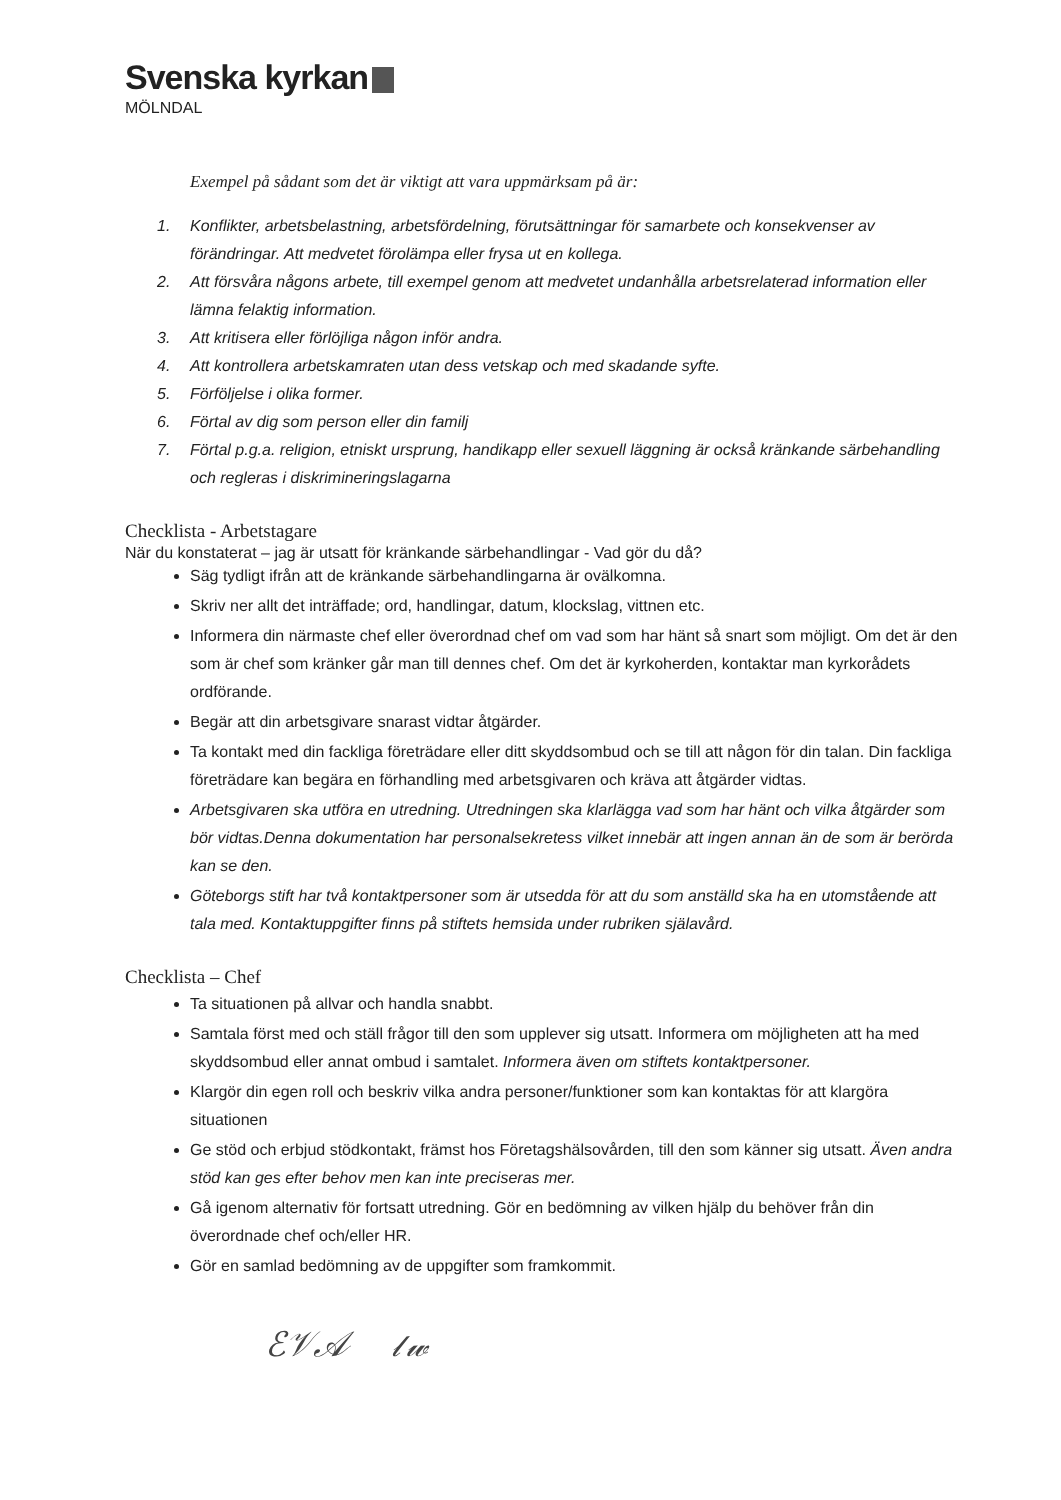Svenska kyrkan
MÖLNDAL
Exempel på sådant som det är viktigt att vara uppmärksam på är:
1. Konflikter, arbetsbelastning, arbetsfördelning, förutsättningar för samarbete och konsekvenser av förändringar. Att medvetet förolämpa eller frysa ut en kollega.
2. Att försvåra någons arbete, till exempel genom att medvetet undanhålla arbetsrelaterad information eller lämna felaktig information.
3. Att kritisera eller förlöjliga någon inför andra.
4. Att kontrollera arbetskamraten utan dess vetskap och med skadande syfte.
5. Förföljelse i olika former.
6. Förtal av dig som person eller din familj
7. Förtal p.g.a. religion, etniskt ursprung, handikapp eller sexuell läggning är också kränkande särbehandling och regleras i diskrimineringslagarna
Checklista - Arbetstagare
När du konstaterat – jag är utsatt för kränkande särbehandlingar - Vad gör du då?
Säg tydligt ifrån att de kränkande särbehandlingarna är ovälkomna.
Skriv ner allt det inträffade; ord, handlingar, datum, klockslag, vittnen etc.
Informera din närmaste chef eller överordnad chef om vad som har hänt så snart som möjligt. Om det är den som är chef som kränker går man till dennes chef. Om det är kyrkoherden, kontaktar man kyrkorådets ordförande.
Begär att din arbetsgivare snarast vidtar åtgärder.
Ta kontakt med din fackliga företrädare eller ditt skyddsombud och se till att någon för din talan. Din fackliga företrädare kan begära en förhandling med arbetsgivaren och kräva att åtgärder vidtas.
Arbetsgivaren ska utföra en utredning. Utredningen ska klarlägga vad som har hänt och vilka åtgärder som bör vidtas.Denna dokumentation har personalsekretess vilket innebär att ingen annan än de som är berörda kan se den.
Göteborgs stift har två kontaktpersoner som är utsedda för att du som anställd ska ha en utomstående att tala med. Kontaktuppgifter finns på stiftets hemsida under rubriken själavård.
Checklista – Chef
Ta situationen på allvar och handla snabbt.
Samtala först med och ställ frågor till den som upplever sig utsatt. Informera om möjligheten att ha med skyddsombud eller annat ombud i samtalet. Informera även om stiftets kontaktpersoner.
Klargör din egen roll och beskriv vilka andra personer/funktioner som kan kontaktas för att klargöra situationen
Ge stöd och erbjud stödkontakt, främst hos Företagshälsovården, till den som känner sig utsatt. Även andra stöd kan ges efter behov men kan inte preciseras mer.
Gå igenom alternativ för fortsatt utredning. Gör en bedömning av vilken hjälp du behöver från din överordnade chef och/eller HR.
Gör en samlad bedömning av de uppgifter som framkommit.
ℰ𝒱𝒜 𝓁𝓌